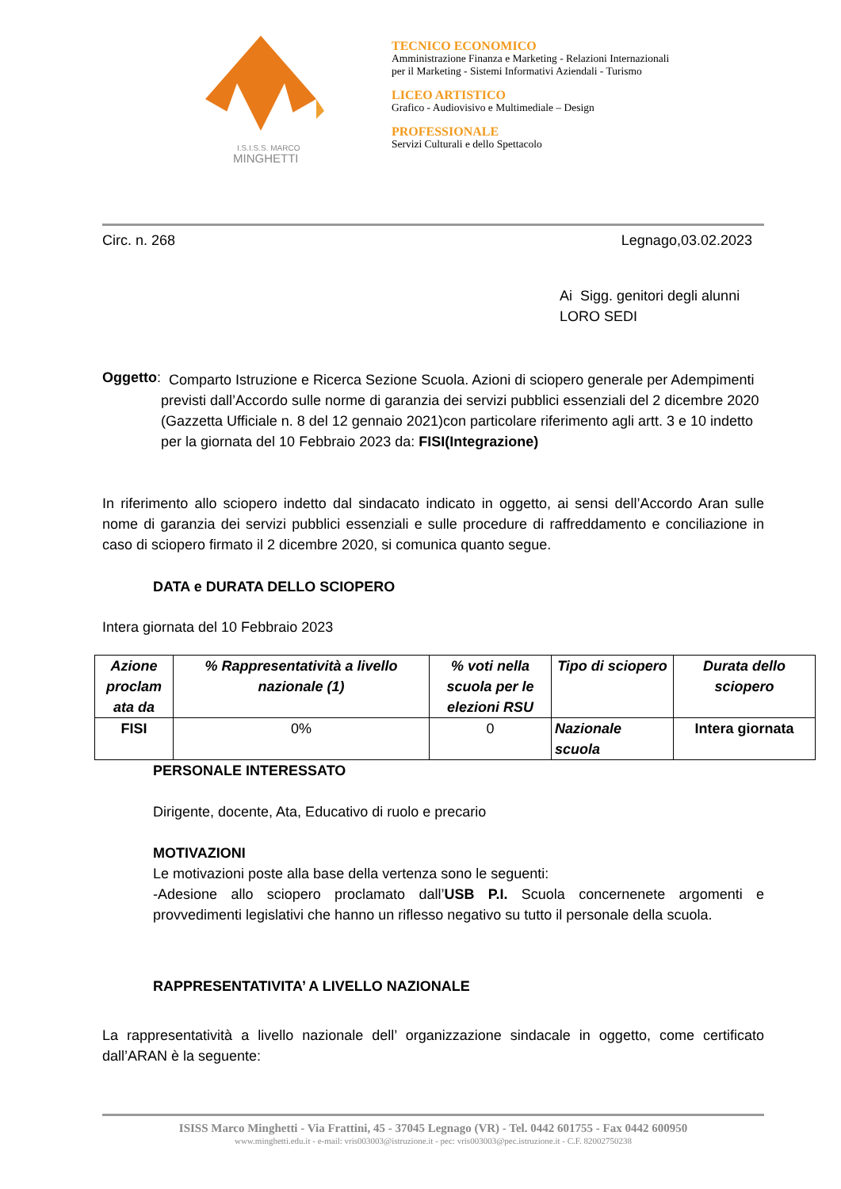I.S.I.S.S. MARCO
MINGHETTI
TECNICO ECONOMICO
Amministrazione Finanza e Marketing - Relazioni Internazionali
per il Marketing - Sistemi Informativi Aziendali - Turismo
LICEO ARTISTICO
Grafico - Audiovisivo e Multimediale – Design
PROFESSIONALE
Servizi Culturali e dello Spettacolo
Circ. n. 268 Legnago,03.02.2023
Ai Sigg. genitori degli alunni
LORO SEDI
Oggetto:
Comparto Istruzione e Ricerca Sezione Scuola. Azioni di sciopero generale per Adempimenti previsti dall’Accordo sulle norme di garanzia dei servizi pubblici essenziali del 2 dicembre 2020 (Gazzetta Ufficiale n. 8 del 12 gennaio 2021)con particolare riferimento agli artt. 3 e 10 indetto per la giornata del 10 Febbraio 2023 da: FISI(Integrazione)
In riferimento allo sciopero indetto dal sindacato indicato in oggetto, ai sensi dell’Accordo Aran sulle nome di garanzia dei servizi pubblici essenziali e sulle procedure di raffreddamento e conciliazione in caso di sciopero firmato il 2 dicembre 2020, si comunica quanto segue.
DATA e DURATA DELLO SCIOPERO
Intera giornata del 10 Febbraio 2023
| Azione proclam ata da | % Rappresentatività a livello nazionale (1) | % voti nella scuola per le elezioni RSU | Tipo di sciopero | Durata dello sciopero |
| --- | --- | --- | --- | --- |
| FISI | 0% | 0 | Nazionale scuola | Intera giornata |
PERSONALE INTERESSATO
Dirigente, docente, Ata, Educativo di ruolo e precario
MOTIVAZIONI
Le motivazioni poste alla base della vertenza sono le seguenti:
-Adesione allo sciopero proclamato dall’USB P.I. Scuola concernenete argomenti e provvedimenti legislativi che hanno un riflesso negativo su tutto il personale della scuola.
RAPPRESENTATIVITA’ A LIVELLO NAZIONALE
La rappresentatività a livello nazionale dell’ organizzazione sindacale in oggetto, come certificato dall’ARAN è la seguente:
ISISS Marco Minghetti - Via Frattini, 45 - 37045 Legnago (VR) - Tel. 0442 601755 - Fax 0442 600950
www.minghetti.edu.it - e-mail: vris003003@istruzione.it - pec: vris003003@pec.istruzione.it - C.F. 82002750238